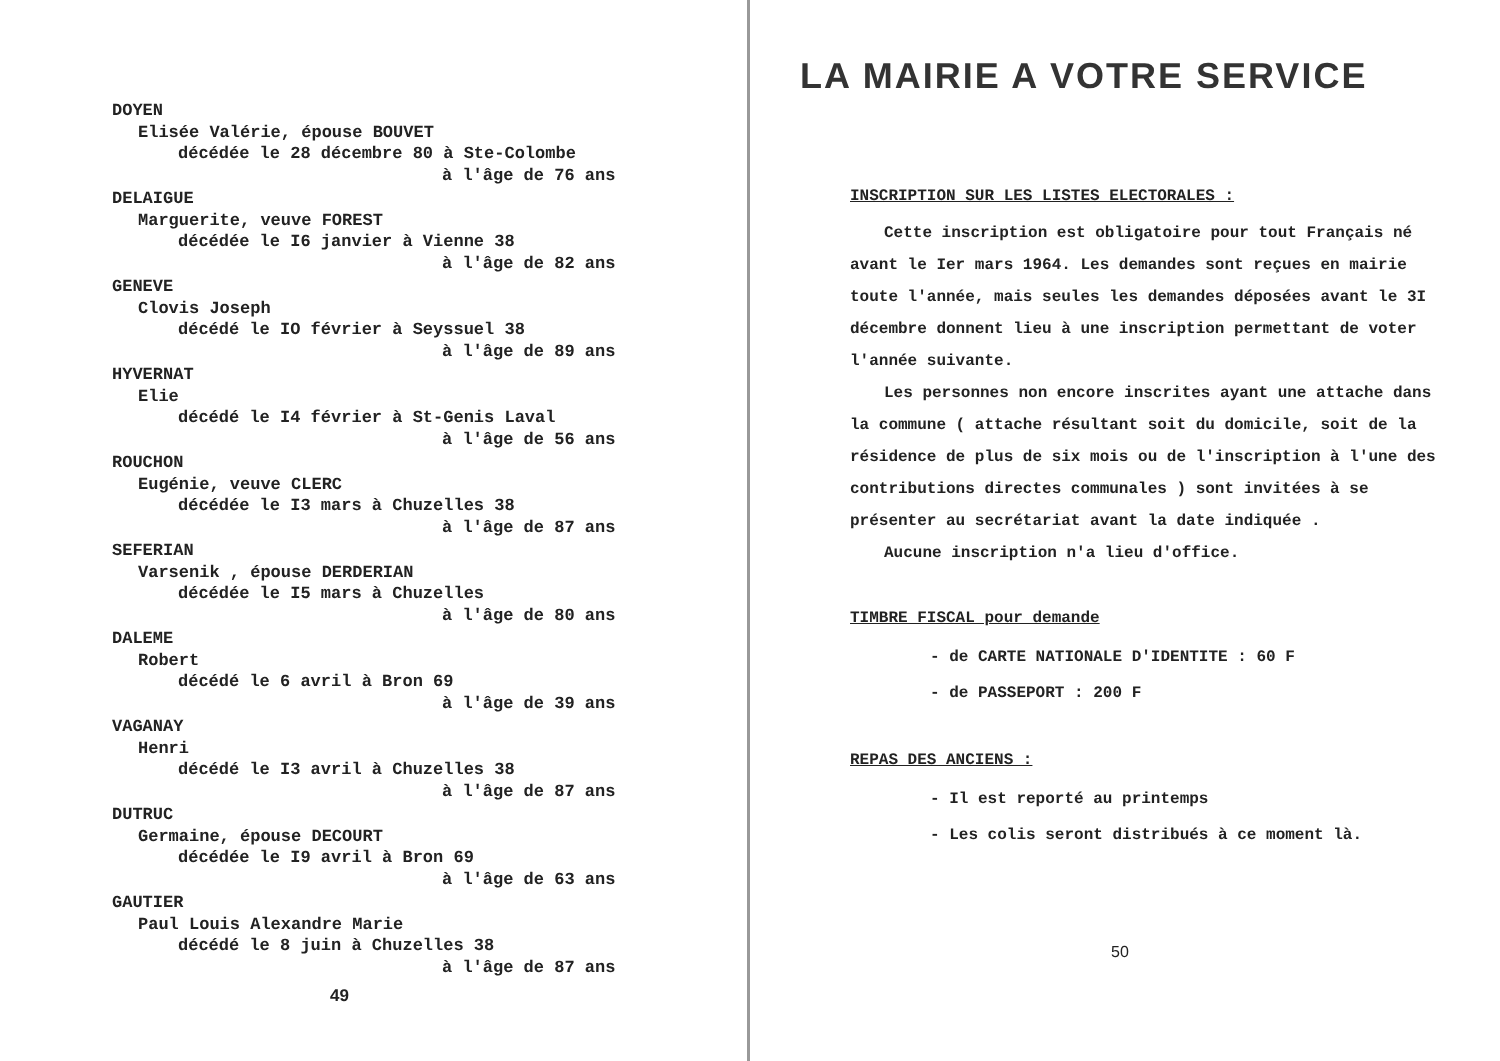DOYEN
Elisée Valérie, épouse BOUVET
décédée le 28 décembre 80 à Ste-Colombe
à l'âge de 76 ans
DELAIGUE
Marguerite, veuve FOREST
décédée le I6 janvier à Vienne 38
à l'âge de 82 ans
GENEVE
Clovis Joseph
décédé le IO février à Seyssuel 38
à l'âge de 89 ans
HYVERNAT
Elie
décédé le I4 février à St-Genis Laval
à l'âge de 56 ans
ROUCHON
Eugénie, veuve CLERC
décédée le I3 mars à Chuzelles 38
à l'âge de 87 ans
SEFERIAN
Varsenik , épouse DERDERIAN
décédée le I5 mars à Chuzelles
à l'âge de 80 ans
DALEME
Robert
décédé le 6 avril à Bron 69
à l'âge de 39 ans
VAGANAY
Henri
décédé le I3 avril à Chuzelles 38
à l'âge de 87 ans
DUTRUC
Germaine, épouse DECOURT
décédée le I9 avril à Bron 69
à l'âge de 63 ans
GAUTIER
Paul Louis Alexandre Marie
décédé le 8 juin à Chuzelles 38
à l'âge de 87 ans
49
LA MAIRIE A VOTRE SERVICE
INSCRIPTION SUR LES LISTES ELECTORALES :
Cette inscription est obligatoire pour tout Français né avant le Ier mars 1964. Les demandes sont reçues en mairie toute l'année, mais seules les demandes déposées avant le 3I décembre donnent lieu à une inscription permettant de voter l'année suivante.
Les personnes non encore inscrites ayant une attache dans la commune ( attache résultant soit du domicile, soit de la résidence de plus de six mois ou de l'inscription à l'une des contributions directes communales ) sont invitées à se présenter au secrétariat avant la date indiquée .
Aucune inscription n'a lieu d'office.
TIMBRE FISCAL pour demande
- de CARTE NATIONALE D'IDENTITE : 60 F
- de PASSEPORT : 200 F
REPAS DES ANCIENS :
- Il est reporté au printemps
- Les colis seront distribués à ce moment là.
50